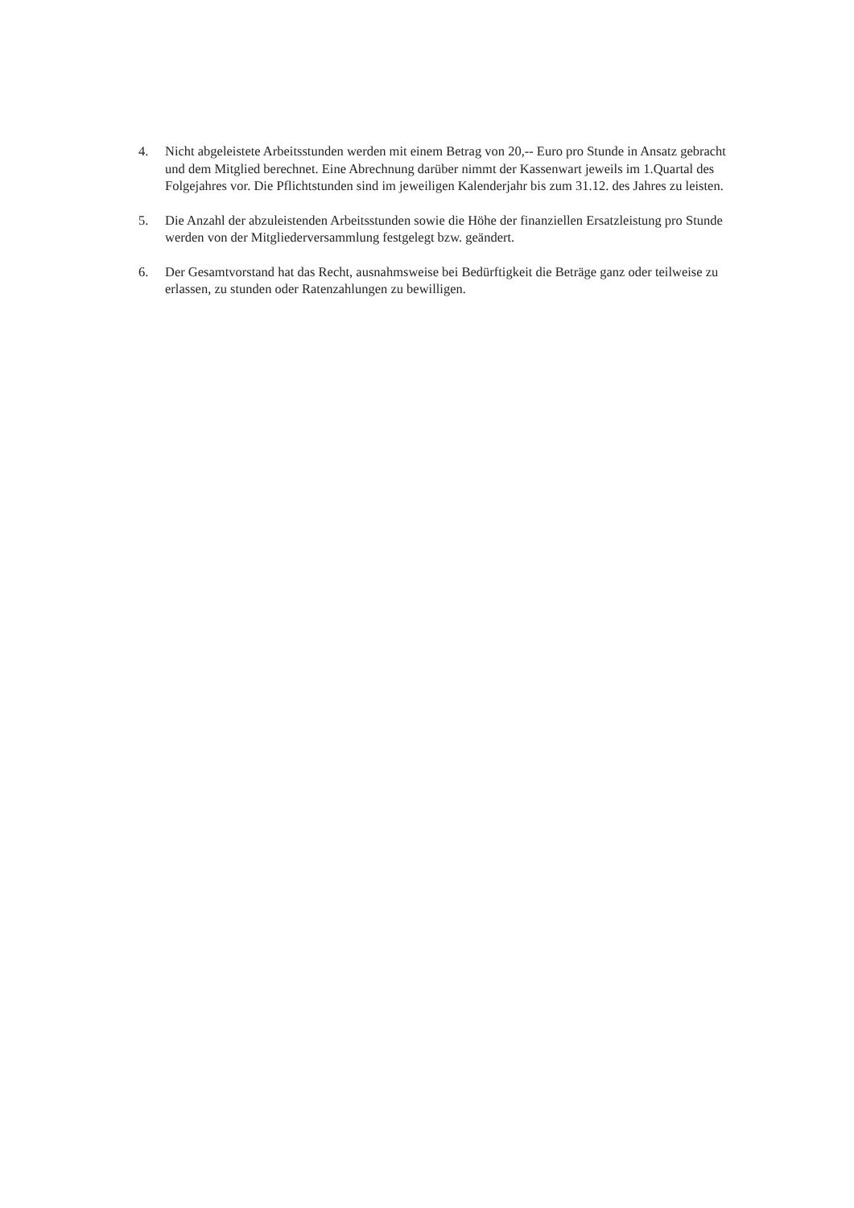4. Nicht abgeleistete Arbeitsstunden werden mit einem Betrag von 20,-- Euro pro Stunde in Ansatz gebracht und dem Mitglied berechnet. Eine Abrechnung darüber nimmt der Kassenwart jeweils im 1.Quartal des Folgejahres vor. Die Pflichtstunden sind im jeweiligen Kalenderjahr bis zum 31.12. des Jahres zu leisten.
5. Die Anzahl der abzuleistenden Arbeitsstunden sowie die Höhe der finanziellen Ersatzleistung pro Stunde werden von der Mitgliederversammlung festgelegt bzw. geändert.
6. Der Gesamtvorstand hat das Recht, ausnahmsweise bei Bedürftigkeit die Beträge ganz oder teilweise zu erlassen, zu stunden oder Ratenzahlungen zu bewilligen.